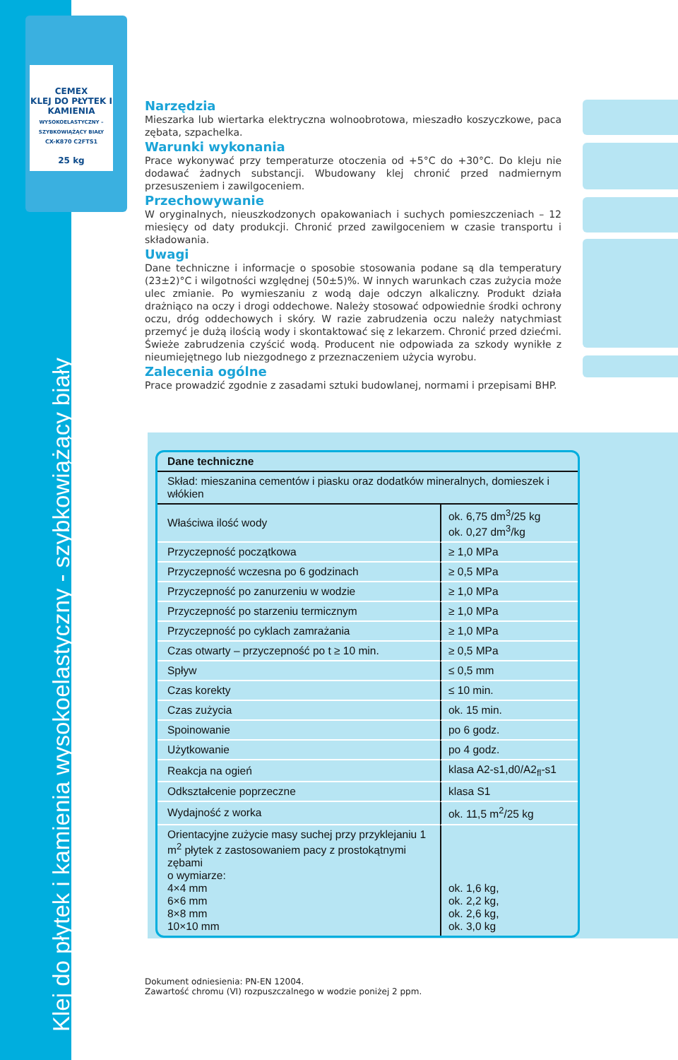Klej do płytek i kamienia wysokoelastyczny - szybkowiążący biały
CEMEX
KLEJ DO PŁYTEK I KAMIENIA
WYSOKOELASTYCZNY – SZYBKOWIĄŻĄCY BIAŁY
CX-K870 C2FTS1
25 kg
Narzędzia
Mieszarka lub wiertarka elektryczna wolnoobrotowa, mieszadło koszyczkowe, paca zębata, szpachelka.
Warunki wykonania
Prace wykonywać przy temperaturze otoczenia od +5°C do +30°C. Do kleju nie dodawać żadnych substancji. Wbudowany klej chronić przed nadmiernym przesuszeniem i zawilgoceniem.
Przechowywanie
W oryginalnych, nieuszkodzonych opakowaniach i suchych pomieszczeniach – 12 miesięcy od daty produkcji. Chronić przed zawilgoceniem w czasie transportu i składowania.
Uwagi
Dane techniczne i informacje o sposobie stosowania podane są dla temperatury (23±2)°C i wilgotności względnej (50±5)%. W innych warunkach czas zużycia może ulec zmianie. Po wymieszaniu z wodą daje odczyn alkaliczny. Produkt działa drażniąco na oczy i drogi oddechowe. Należy stosować odpowiednie środki ochrony oczu, dróg oddechowych i skóry. W razie zabrudzenia oczu należy natychmiast przemyć je dużą ilością wody i skontaktować się z lekarzem. Chronić przed dziećmi. Świeże zabrudzenia czyścić wodą. Producent nie odpowiada za szkody wynikłe z nieumiejętnego lub niezgodnego z przeznaczeniem użycia wyrobu.
Zalecenia ogólne
Prace prowadzić zgodnie z zasadami sztuki budowlanej, normami i przepisami BHP.
| Dane techniczne | |
| --- | --- |
| Skład: mieszanina cementów i piasku oraz dodatków mineralnych, domieszek i włókien | |
| Właściwa ilość wody | ok. 6,75 dm<sup>3</sup>/25 kg ok. 0,27 dm<sup>3</sup>/kg |
| Przyczepność początkowa | ≥ 1,0 MPa |
| Przyczepność wczesna po 6 godzinach | ≥ 0,5 MPa |
| Przyczepność po zanurzeniu w wodzie | ≥ 1,0 MPa |
| Przyczepność po starzeniu termicznym | ≥ 1,0 MPa |
| Przyczepność po cyklach zamrażania | ≥ 1,0 MPa |
| Czas otwarty – przyczepność po t ≥ 10 min. | ≥ 0,5 MPa |
| Spływ | ≤ 0,5 mm |
| Czas korekty | ≤ 10 min. |
| Czas zużycia | ok. 15 min. |
| Spoinowanie | po 6 godz. |
| Użytkowanie | po 4 godz. |
| Reakcja na ogień | klasa A2-s1,d0/A2<sub>fl</sub>-s1 |
| Odkształcenie poprzeczne | klasa S1 |
| Wydajność z worka | ok. 11,5 m<sup>2</sup>/25 kg |
| Orientacyjne zużycie masy suchej przy przyklejaniu 1 m<sup>2</sup> płytek z zastosowaniem pacy z prostokątnymi zębami o wymiarze: 4×4 mm 6×6 mm 8×8 mm 10×10 mm | ok. 1,6 kg, ok. 2,2 kg, ok. 2,6 kg, ok. 3,0 kg |
Dokument odniesienia: PN-EN 12004.
Zawartość chromu (VI) rozpuszczalnego w wodzie poniżej 2 ppm.